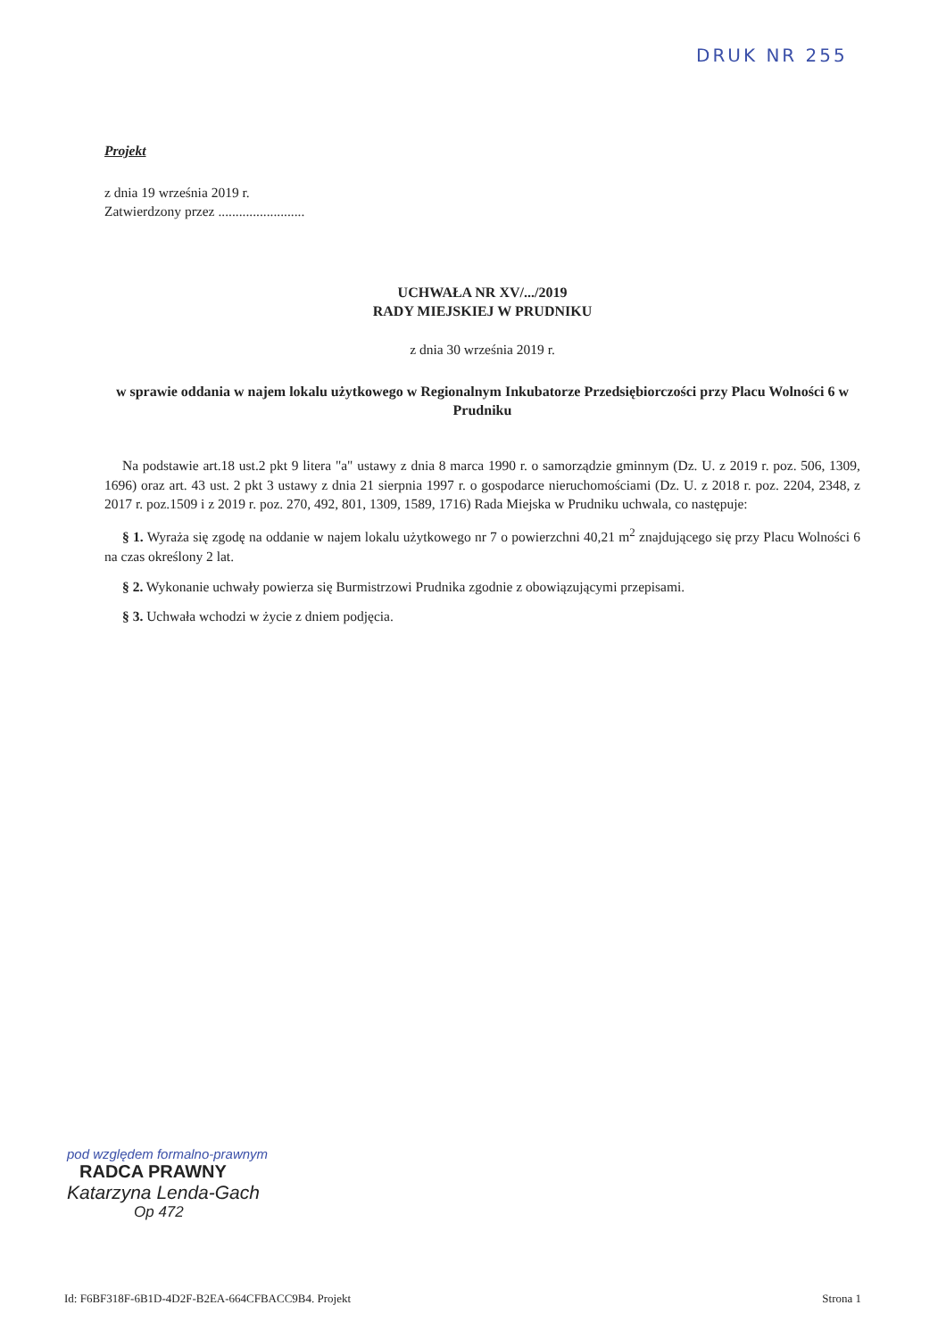DRUK NR 255
Projekt
z dnia 19 września 2019 r.
Zatwierdzony przez .........................
UCHWAŁA NR XV/.../2019
RADY MIEJSKIEJ W PRUDNIKU
z dnia 30 września 2019 r.
w sprawie oddania w najem lokalu użytkowego w Regionalnym Inkubatorze Przedsiębiorczości przy Placu Wolności 6 w Prudniku
Na podstawie art.18 ust.2 pkt 9 litera "a" ustawy z dnia 8 marca 1990 r. o samorządzie gminnym (Dz. U. z 2019 r. poz. 506, 1309, 1696) oraz art. 43 ust. 2 pkt 3 ustawy z dnia 21 sierpnia 1997 r. o gospodarce nieruchomościami (Dz. U. z 2018 r. poz. 2204, 2348, z 2017 r. poz.1509 i z 2019 r. poz. 270, 492, 801, 1309, 1589, 1716) Rada Miejska w Prudniku uchwala, co następuje:
§ 1. Wyraża się zgodę na oddanie w najem lokalu użytkowego nr 7 o powierzchni 40,21 m<sup>2</sup> znajdującego się przy Placu Wolności 6 na czas określony 2 lat.
§ 2. Wykonanie uchwały powierza się Burmistrzowi Prudnika zgodnie z obowiązującymi przepisami.
§ 3. Uchwała wchodzi w życie z dniem podjęcia.
pod względem formalno-prawnym
RADCA PRAWNY
Katarzyna Lenda-Gach
Op 472
Id: F6BF318F-6B1D-4D2F-B2EA-664CFBACC9B4. Projekt Strona 1